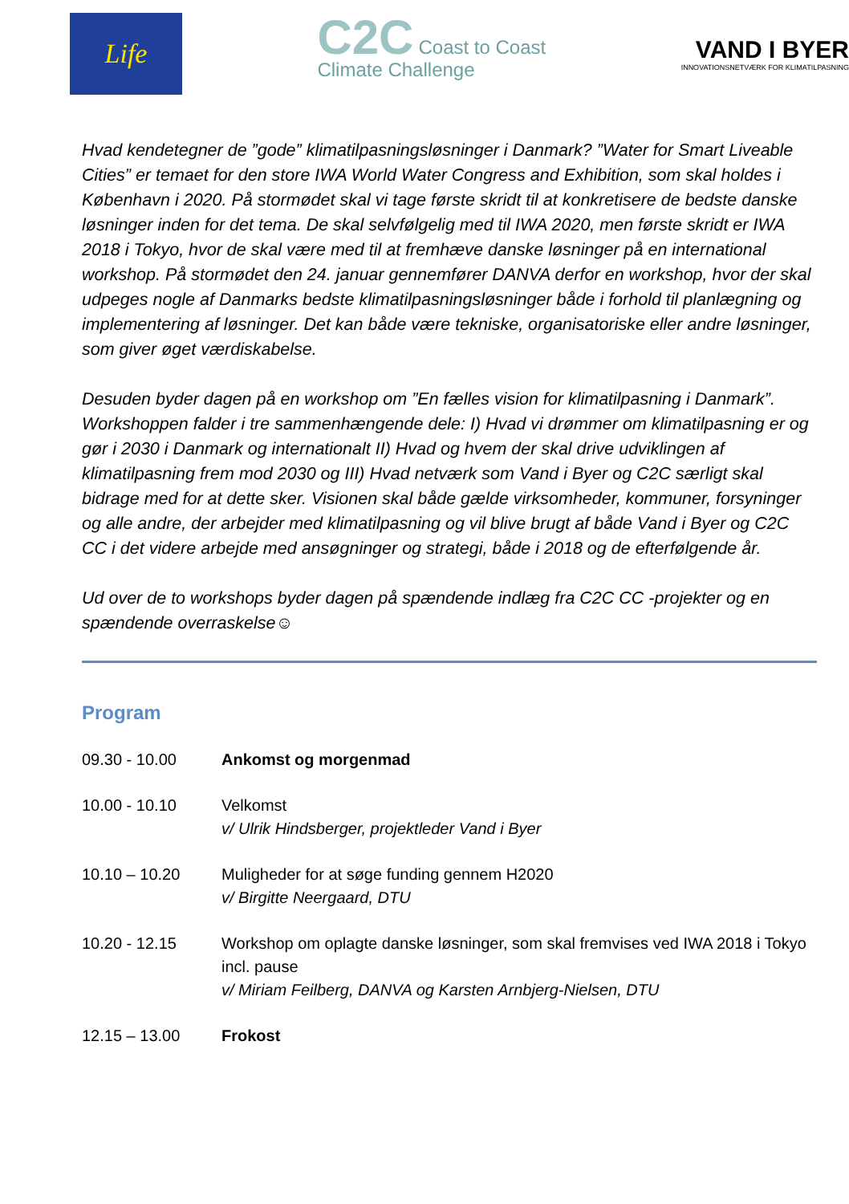Life
C2C Coast to Coast
Climate Challenge
VAND I BYER
INNOVATIONSNETVÆRK FOR KLIMATILPASNING
Hvad kendetegner de ”gode” klimatilpasningsløsninger i Danmark? ”Water for Smart Liveable Cities” er temaet for den store IWA World Water Congress and Exhibition, som skal holdes i København i 2020. På stormødet skal vi tage første skridt til at konkretisere de bedste danske løsninger inden for det tema. De skal selvfølgelig med til IWA 2020, men første skridt er IWA 2018 i Tokyo, hvor de skal være med til at fremhæve danske løsninger på en international workshop. På stormødet den 24. januar gennemfører DANVA derfor en workshop, hvor der skal udpeges nogle af Danmarks bedste klimatilpasningsløsninger både i forhold til planlægning og implementering af løsninger. Det kan både være tekniske, organisatoriske eller andre løsninger, som giver øget værdiskabelse.
Desuden byder dagen på en workshop om ”En fælles vision for klimatilpasning i Danmark”. Workshoppen falder i tre sammenhængende dele: I) Hvad vi drømmer om klimatilpasning er og gør i 2030 i Danmark og internationalt II) Hvad og hvem der skal drive udviklingen af klimatilpasning frem mod 2030 og III) Hvad netværk som Vand i Byer og C2C særligt skal bidrage med for at dette sker. Visionen skal både gælde virksomheder, kommuner, forsyninger og alle andre, der arbejder med klimatilpasning og vil blive brugt af både Vand i Byer og C2C CC i det videre arbejde med ansøgninger og strategi, både i 2018 og de efterfølgende år.
Ud over de to workshops byder dagen på spændende indlæg fra C2C CC -projekter og en spændende overraskelse☺
Program
| 09.30 - 10.00 | Ankomst og morgenmad |
| 10.00 - 10.10 | Velkomst v/ Ulrik Hindsberger, projektleder Vand i Byer |
| 10.10 – 10.20 | Muligheder for at søge funding gennem H2020 v/ Birgitte Neergaard, DTU |
| 10.20 - 12.15 | Workshop om oplagte danske løsninger, som skal fremvises ved IWA 2018 i Tokyo incl. pause v/ Miriam Feilberg, DANVA og Karsten Arnbjerg-Nielsen, DTU |
| 12.15 – 13.00 | Frokost |